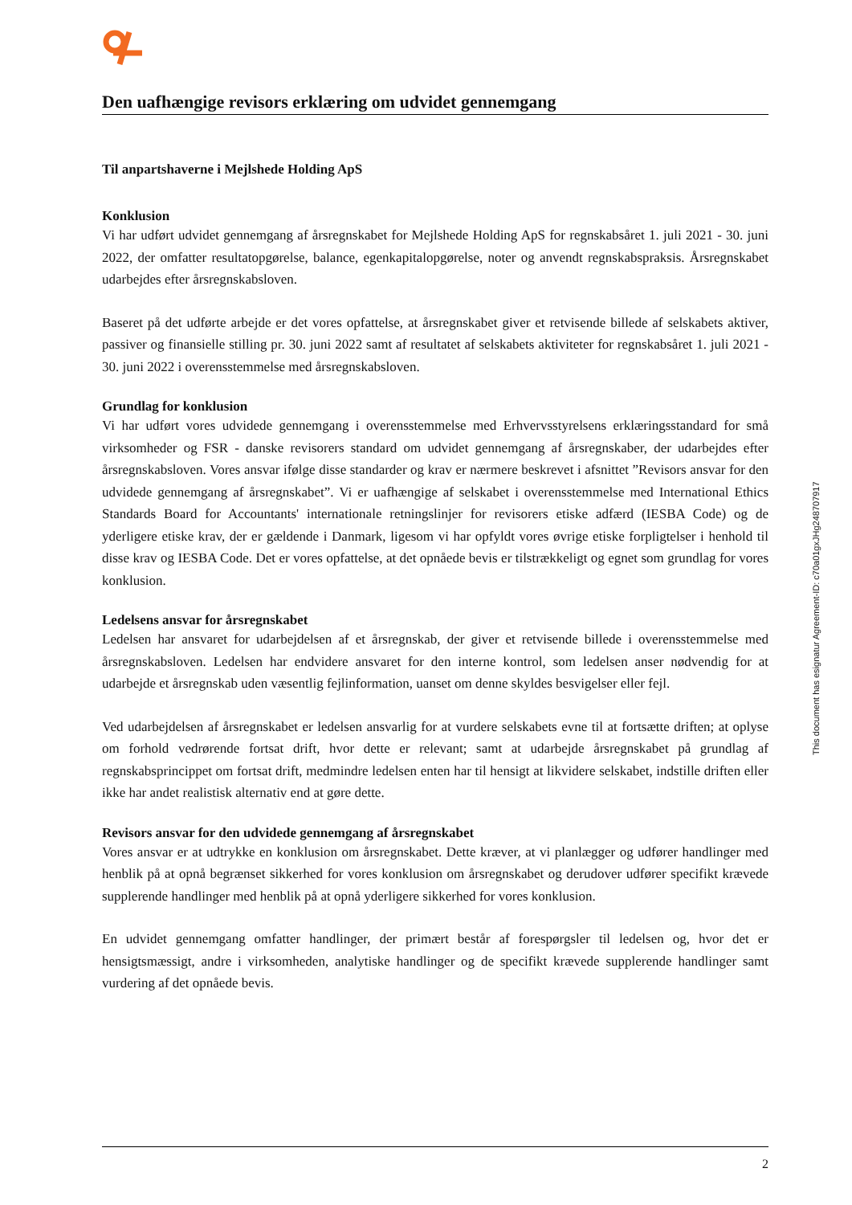Den uafhængige revisors erklæring om udvidet gennemgang
Til anpartshaverne i Mejlshede Holding ApS
Konklusion
Vi har udført udvidet gennemgang af årsregnskabet for Mejlshede Holding ApS for regnskabsåret 1. juli 2021 - 30. juni 2022, der omfatter resultatopgørelse, balance, egenkapitalopgørelse, noter og anvendt regnskabspraksis. Årsregnskabet udarbejdes efter årsregnskabsloven.
Baseret på det udførte arbejde er det vores opfattelse, at årsregnskabet giver et retvisende billede af selskabets aktiver, passiver og finansielle stilling pr. 30. juni 2022 samt af resultatet af selskabets aktiviteter for regnskabsåret 1. juli 2021 - 30. juni 2022 i overensstemmelse med årsregnskabsloven.
Grundlag for konklusion
Vi har udført vores udvidede gennemgang i overensstemmelse med Erhvervsstyrelsens erklæringsstandard for små virksomheder og FSR - danske revisorers standard om udvidet gennemgang af årsregnskaber, der udarbejdes efter årsregnskabsloven. Vores ansvar ifølge disse standarder og krav er nærmere beskrevet i afsnittet ”Revisors ansvar for den udvidede gennemgang af årsregnskabet”. Vi er uafhængige af selskabet i overensstemmelse med International Ethics Standards Board for Accountants' internationale retningslinjer for revisorers etiske adfærd (IESBA Code) og de yderligere etiske krav, der er gældende i Danmark, ligesom vi har opfyldt vores øvrige etiske forpligtelser i henhold til disse krav og IESBA Code. Det er vores opfattelse, at det opnåede bevis er tilstrækkeligt og egnet som grundlag for vores konklusion.
Ledelsens ansvar for årsregnskabet
Ledelsen har ansvaret for udarbejdelsen af et årsregnskab, der giver et retvisende billede i overensstemmelse med årsregnskabsloven. Ledelsen har endvidere ansvaret for den interne kontrol, som ledelsen anser nødvendig for at udarbejde et årsregnskab uden væsentlig fejlinformation, uanset om denne skyldes besvigelser eller fejl.
Ved udarbejdelsen af årsregnskabet er ledelsen ansvarlig for at vurdere selskabets evne til at fortsætte driften; at oplyse om forhold vedrørende fortsat drift, hvor dette er relevant; samt at udarbejde årsregnskabet på grundlag af regnskabsprincippet om fortsat drift, medmindre ledelsen enten har til hensigt at likvidere selskabet, indstille driften eller ikke har andet realistisk alternativ end at gøre dette.
Revisors ansvar for den udvidede gennemgang af årsregnskabet
Vores ansvar er at udtrykke en konklusion om årsregnskabet. Dette kræver, at vi planlægger og udfører handlinger med henblik på at opnå begrænset sikkerhed for vores konklusion om årsregnskabet og derudover udfører specifikt krævede supplerende handlinger med henblik på at opnå yderligere sikkerhed for vores konklusion.
En udvidet gennemgang omfatter handlinger, der primært består af forespørgsler til ledelsen og, hvor det er hensigtsmæssigt, andre i virksomheden, analytiske handlinger og de specifikt krævede supplerende handlinger samt vurdering af det opnåede bevis.
This document has esignatur Agreement-ID: c70a01gxJHg248707917
2